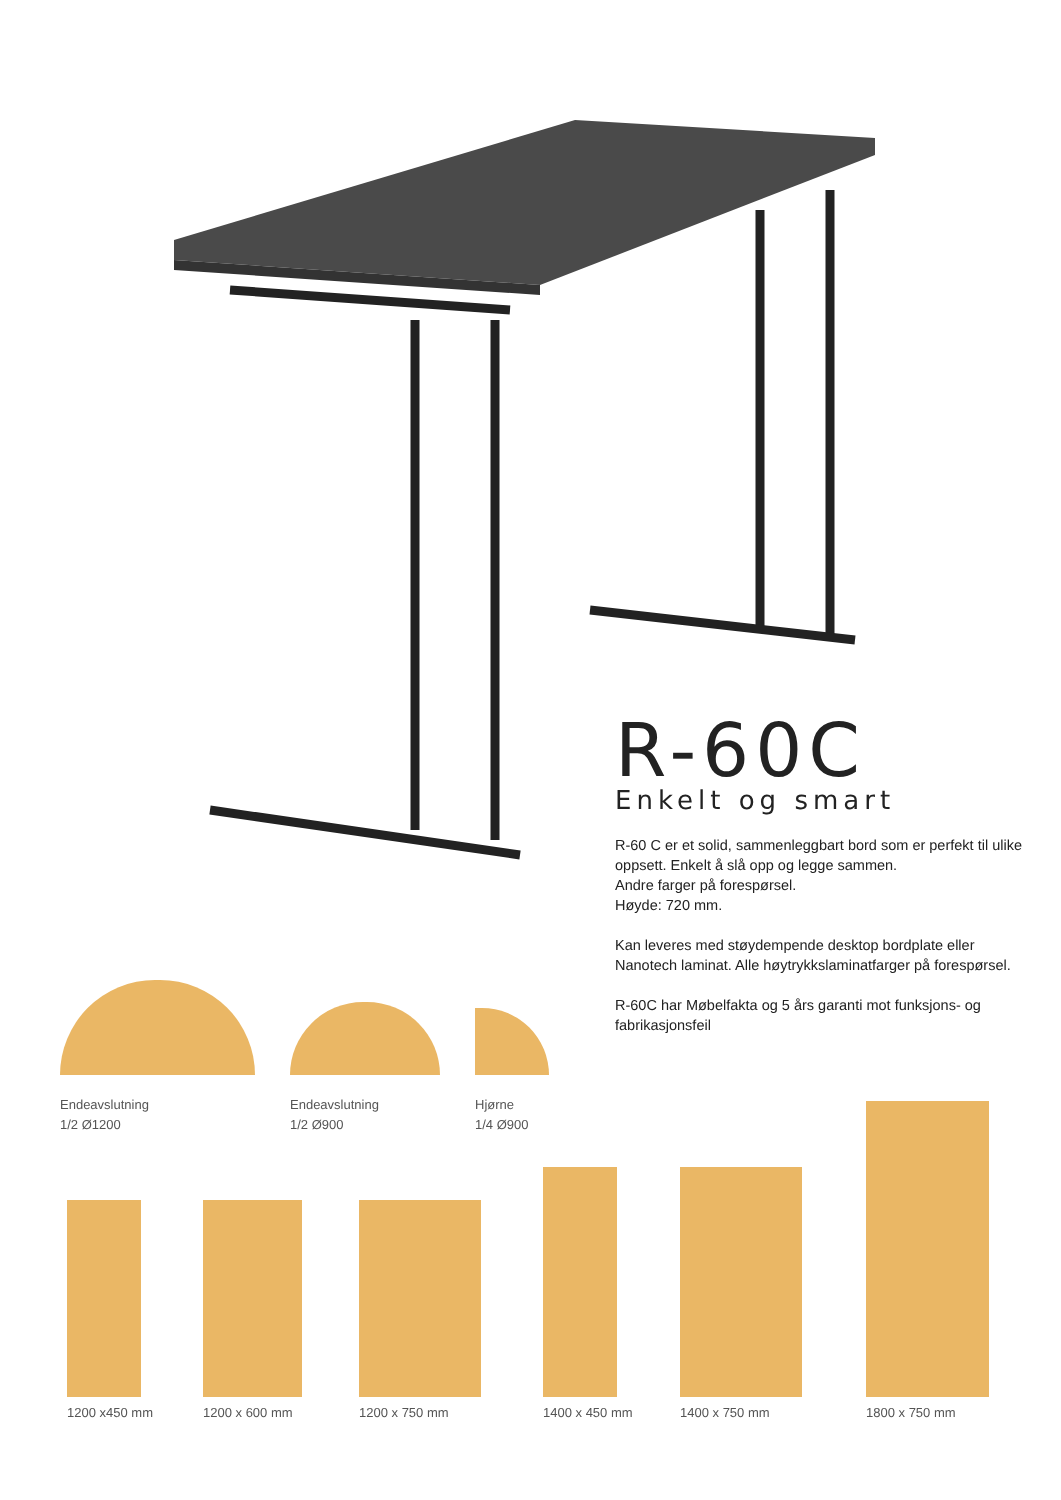R-60C
Enkelt og smart
R-60 C er et solid, sammenleggbart bord som er perfekt til ulike oppsett. Enkelt å slå opp og legge sammen.
Andre farger på forespørsel.
Høyde: 720 mm.
Kan leveres med støydempende desktop bordplate eller Nanotech laminat. Alle høytrykkslaminatfarger på forespørsel.
R-60C har Møbelfakta og 5 års garanti mot funksjons- og fabrikasjonsfeil
Endeavslutning
1/2 Ø1200
Endeavslutning
1/2 Ø900
Hjørne
1/4 Ø900
1200 x450 mm 1200 x 600 mm 1200 x 750 mm 1400 x 450 mm 1400 x 750 mm 1800 x 750 mm